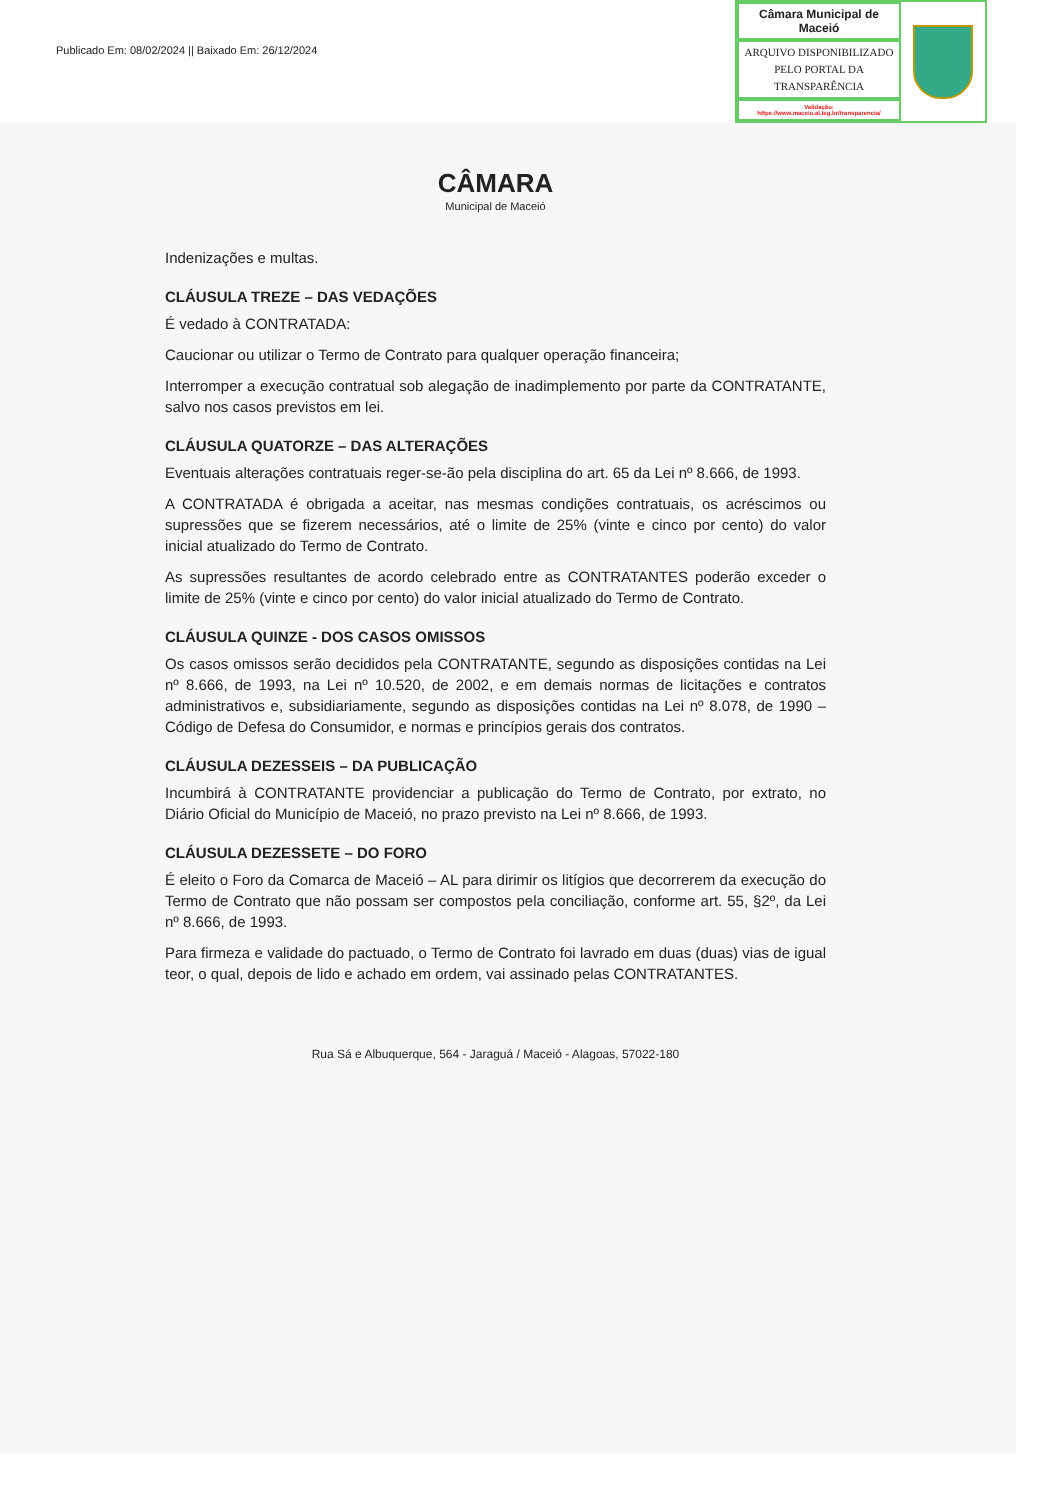Publicado Em: 08/02/2024 || Baixado Em: 26/12/2024
Câmara Municipal de Maceió
ARQUIVO DISPONIBILIZADO PELO PORTAL DA TRANSPARÊNCIA
Validação:
https://www.maceio.al.leg.br/transparencia/
CÂMARA
Municipal de Maceió
Indenizações e multas.
CLÁUSULA TREZE – DAS VEDAÇÕES
É vedado à CONTRATADA:
Caucionar ou utilizar o Termo de Contrato para qualquer operação financeira;
Interromper a execução contratual sob alegação de inadimplemento por parte da CONTRATANTE, salvo nos casos previstos em lei.
CLÁUSULA QUATORZE – DAS ALTERAÇÕES
Eventuais alterações contratuais reger-se-ão pela disciplina do art. 65 da Lei nº 8.666, de 1993.
A CONTRATADA é obrigada a aceitar, nas mesmas condições contratuais, os acréscimos ou supressões que se fizerem necessários, até o limite de 25% (vinte e cinco por cento) do valor inicial atualizado do Termo de Contrato.
As supressões resultantes de acordo celebrado entre as CONTRATANTES poderão exceder o limite de 25% (vinte e cinco por cento) do valor inicial atualizado do Termo de Contrato.
CLÁUSULA QUINZE - DOS CASOS OMISSOS
Os casos omissos serão decididos pela CONTRATANTE, segundo as disposições contidas na Lei nº 8.666, de 1993, na Lei nº 10.520, de 2002, e em demais normas de licitações e contratos administrativos e, subsidiariamente, segundo as disposições contidas na Lei nº 8.078, de 1990 – Código de Defesa do Consumidor, e normas e princípios gerais dos contratos.
CLÁUSULA DEZESSEIS – DA PUBLICAÇÃO
Incumbirá à CONTRATANTE providenciar a publicação do Termo de Contrato, por extrato, no Diário Oficial do Município de Maceió, no prazo previsto na Lei nº 8.666, de 1993.
CLÁUSULA DEZESSETE – DO FORO
É eleito o Foro da Comarca de Maceió – AL para dirimir os litígios que decorrerem da execução do Termo de Contrato que não possam ser compostos pela conciliação, conforme art. 55, §2º, da Lei nº 8.666, de 1993.
Para firmeza e validade do pactuado, o Termo de Contrato foi lavrado em duas (duas) vias de igual teor, o qual, depois de lido e achado em ordem, vai assinado pelas CONTRATANTES.
Rua Sá e Albuquerque, 564 - Jaraguá / Maceió - Alagoas, 57022-180